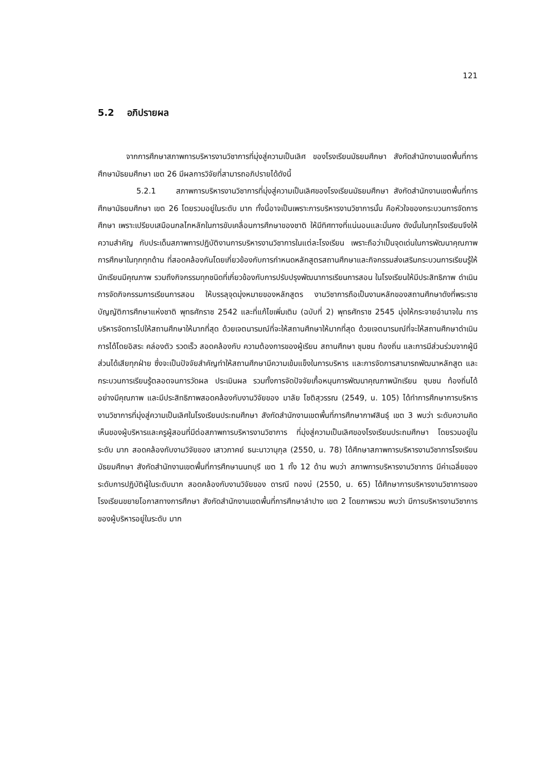121
5.2 อภิปรายผล
จากการศึกษาสภาพการบริหารงานวิชาการที่มุ่งสู่ความเป็นเลิศ ของโรงเรียนมัธยมศึกษา สังกัดสำนักงานเขตพื้นที่การศึกษามัธยมศึกษา เขต 26 มีผลการวิจัยที่สามารถอภิปรายได้ดังนี้
5.2.1 สภาพการบริหารงานวิชาการที่มุ่งสู่ความเป็นเลิศของโรงเรียนมัธยมศึกษา สังกัดสำนักงานเขตพื้นที่การศึกษามัธยมศึกษา เขต 26 โดยรวมอยู่ในระดับ มาก ทั้งนี้อาจเป็นเพราะการบริหารงานวิชาการนั้น คือหัวใจของกระบวนการจัดการศึกษา เพราะเปรียบเสมือนกลไกหลักในการขับเคลื่อนการศึกษาของชาติ ให้มีทิศทางที่แน่นอนและมั่นคง ดังนั้นในทุกโรงเรียนจึงให้ความสำคัญ กับประเด็นสภาพการปฏิบัติงานการบริหารงานวิชาการในแต่ละโรงเรียน เพราะถือว่าเป็นจุดเด่นในการพัฒนาคุณภาพการศึกษาในทุกทุกด้าน ที่สอดคล้องกันโดยเกี่ยวข้องกับการกำหนดหลักสูตรสถานศึกษาและกิจกรรมส่งเสริมกระบวนการเรียนรู้ให้นักเรียนมีคุณภาพ รวมถึงกิจกรรมทุกชนิดที่เกี่ยวข้องกับการปรับปรุงพัฒนาการเรียนการสอน ในโรงเรียนให้มีประสิทธิภาพ ดำเนินการจัดกิจกรรมการเรียนการสอน ให้บรรลุจุดมุ่งหมายของหลักสูตร งานวิชาการถือเป็นงานหลักของสถานศึกษาดังที่พระราชบัญญัติการศึกษาแห่งชาติ พุทธศักราช 2542 และที่แก้ไขเพิ่มเติม (ฉบับที่ 2) พุทธศักราช 2545 มุ่งให้กระจายอำนาจใน การบริหารจัดการไปให้สถานศึกษาให้มากที่สุด ด้วยเจตนารมณ์ที่จะให้สถานศึกษาให้มากที่สุด ด้วยเจตนารมณ์ที่จะให้สถานศึกษาดำเนินการได้โดยอิสระ คล่องตัว รวดเร็ว สอดคล้องกับ ความต้องการของผู้เรียน สถานศึกษา ชุมชน ท้องถิ่น และการมีส่วนร่วมจากผู้มีส่วนได้เสียทุกฝ่าย ซึ่งจะเป็นปัจจัยสำคัญทำให้สถานศึกษามีความเข้มแข็งในการบริหาร และการจัดการสามารถพัฒนาหลักสูต และกระบวนการเรียนรู้ตลอดจนการวัดผล ประเมินผล รวมทั้งการจัดปัจจัยเกื้อหนุนการพัฒนาคุณภาพนักเรียน ชุมชน ท้องถิ่นได้อย่างมีคุณภาพ และมีประสิทธิภาพสอดคล้องกับงานวิจัยของ มาลัย โชติสุวรรณ (2549, น. 105) ได้ทำการศึกษาการบริหารงานวิชาการที่มุ่งสู่ความเป็นเลิศในโรงเรียนประถมศึกษา สังกัดสำนักงานเขตพื้นที่การศึกษากาฬสินธุ์ เขต 3 พบว่า ระดับความคิดเห็นของผู้บริหารและครูผู้สอนที่มีต่อสภาพการบริหารงานวิชาการ ที่มุ่งสู่ความเป็นเลิศของโรงเรียนประถมศึกษา โดยรวมอยู่ในระดับ มาก สอดคล้องกับงานวิจัยของ เสาวภาคย์ ธนะนาวานุกุล (2550, น. 78) ได้ศึกษาสภาพการบริหารงานวิชาการโรงเรียนมัธยมศึกษา สังกัดสำนักงานเขตพื้นที่การศึกษานนทบุรี เขต 1 ทั้ง 12 ด้าน พบว่า สภาพการบริหารงานวิชาการ มีค่าเฉลี่ยของระดับการปฏิบัติผู้ในระดับมาก สอดคล้องกับงานวิจัยของ ดารณี ทองบ่ (2550, น. 65) ได้ศึกษาการบริหารงานวิชาการของโรงเรียนขยายโอกาสทางการศึกษา สังกัดสำนักงานเขตพื้นที่การศึกษาลำปาง เขต 2 โดยภาพรวม พบว่า มีการบริหารงานวิชาการของผู้บริหารอยู่ในระดับ มาก